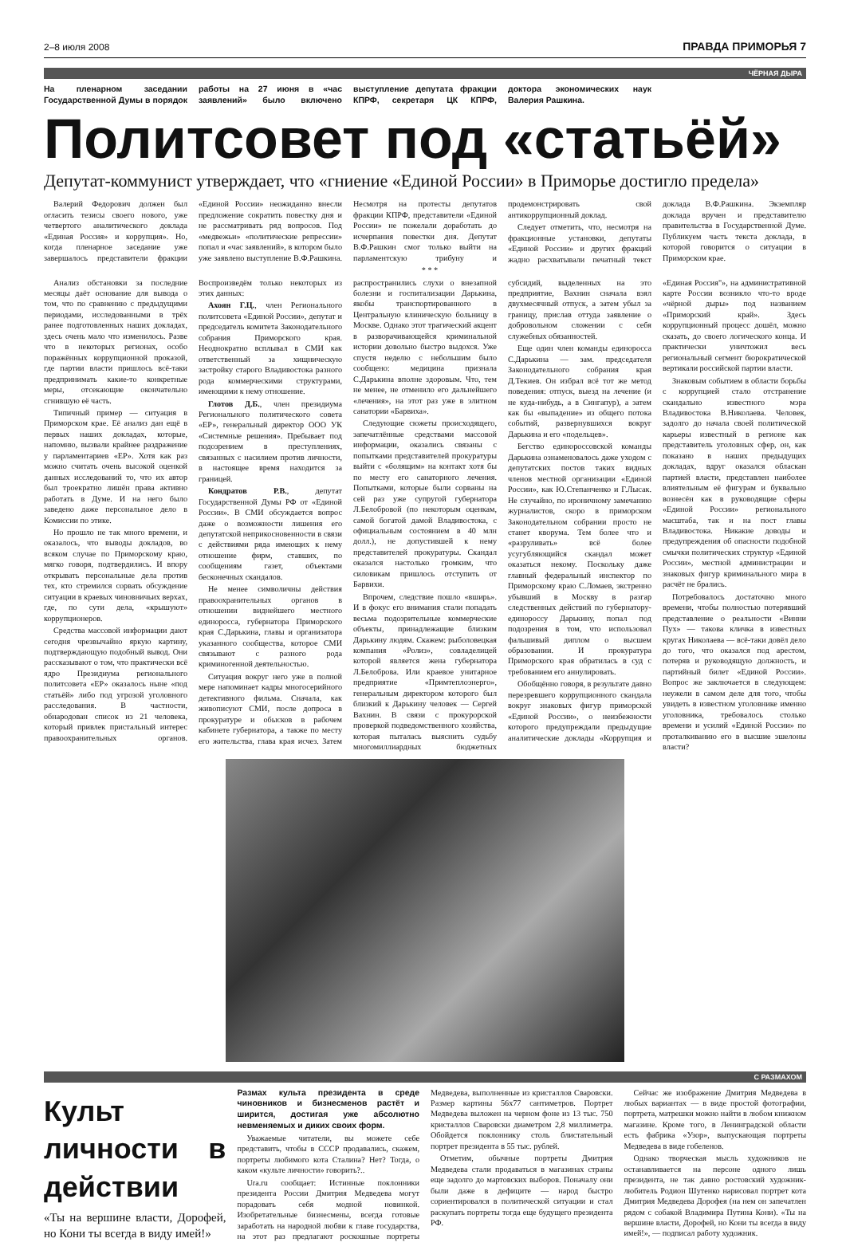2–8 июля 2008 ПРАВДА ПРИМОРЬЯ 7
ЧЁРНАЯ ДЫРА
На пленарном заседании Государственной Думы в порядок работы на 27 июня в «час заявлений» было включено выступление депутата фракции КПРФ, секретаря ЦК КПРФ, доктора экономических наук Валерия Рашкина.
Политсовет под «статьёй»
Депутат-коммунист утверждает, что «гниение «Единой России» в Приморье достигло предела»
Валерий Федорович должен был огласить тезисы своего нового, уже четвертого аналитического доклада «Единая Россия» и коррупция». Но, когда пленарное заседание уже завершалось представители фракции «Единой России» неожиданно внесли предложение сократить повестку дня и не рассматривать ряд вопросов. Под «медвежьи» «политические репрессии» попал и «час заявлений», в котором было уже заявлено выступление В.Ф.Рашкина. Несмотря на протесты депутатов фракции КПРФ, представители «Единой России» не пожелали доработать до исчерпания повестки дня. Депутат В.Ф.Рашкин смог только выйти на парламентскую трибуну и продемонстрировать свой антикоррупционный доклад.
Следует отметить, что, несмотря на фракционные установки, депутаты «Единой России» и других фракций жадно расхватывали печатный текст доклада В.Ф.Рашкина. Экземпляр доклада вручен и представителю правительства в Государственной Думе. Публикуем часть текста доклада, в которой говорится о ситуации в Приморском крае.
* * *
Анализ обстановки за последние месяцы даёт основание для вывода о том, что по сравнению с предыдущими периодами, исследованными в трёх ранее подготовленных наших докладах, здесь очень мало что изменилось. Разве что в некоторых регионах, особо поражённых коррупционной проказой, где партии власти пришлось всё-таки предпринимать какие-то конкретные меры, отсекающие окончательно сгнившую её часть.
Типичный пример — ситуация в Приморском крае. Её анализ дан ещё в первых наших докладах, которые, напомню, вызвали крайнее раздражение у парламентариев «ЕР». Хотя как раз можно считать очень высокой оценкой данных исследований то, что их автор был троекратно лишён права активно работать в Думе. И на него было заведено даже персональное дело в Комиссии по этике.
Но прошло не так много времени, и оказалось, что выводы докладов, во всяком случае по Приморскому краю, мягко говоря, подтвердились. И впору открывать персональные дела против тех, кто стремился сорвать обсуждение ситуации в краевых чиновничьих верхах, где, по сути дела, «крышуют» коррупционеров.
Средства массовой информации дают сегодня чрезвычайно яркую картину, подтверждающую подобный вывод. Они рассказывают о том, что практически всё ядро Президиума регионального политсовета «ЕР» оказалось ныне «под статьёй» либо под угрозой уголовного расследования. В частности, обнародован список из 21 человека, который привлек пристальный интерес правоохранительных органов. Воспроизведём только некоторых из этих данных:
Ахоян Г.Ц., член Регионального политсовета «Единой России», депутат и председатель комитета Законодательного собрания Приморского края. Неоднократно всплывал в СМИ как ответственный за хищническую застройку старого Владивостока разного рода коммерческими структурами, имеющими к нему отношение.
Глотов Д.Б., член президиума Регионального политического совета «ЕР», генеральный директор ООО УК «Системные решения». Пребывает под подозрением в преступлениях, связанных с насилием против личности, в настоящее время находится за границей.
Кондратов Р.В., депутат Государственной Думы РФ от «Единой России». В СМИ обсуждается вопрос даже о возможности лишения его депутатской неприкосновенности в связи с действиями ряда имеющих к нему отношение фирм, ставших, по сообщениям газет, объектами бесконечных скандалов.
Не менее символичны действия правоохранительных органов в отношении виднейшего местного единоросса, губернатора Приморского края С.Дарькина, главы и организатора указанного сообщества, которое СМИ связывают с разного рода криминогенной деятельностью.
Ситуация вокруг него уже в полной мере напоминает кадры многосерийного детективного фильма. Сначала, как живописуют СМИ, после допроса в прокуратуре и обысков в рабочем кабинете губернатора, а также по месту его жительства, глава края исчез. Затем распространились слухи о внезапной болезни и госпитализации Дарькина, якобы транспортированного в Центральную клиническую больницу в Москве. Однако этот трагический акцент в разворачивающейся криминальной истории довольно быстро выдохся. Уже спустя неделю с небольшим было сообщено: медицина признала С.Дарькина вполне здоровым. Что, тем не менее, не отменило его дальнейшего «лечения», на этот раз уже в элитном санатории «Барвиха».
Следующие сюжеты происходящего, запечатлённые средствами массовой информации, оказались связаны с попытками представителей прокуратуры выйти с «болящим» на контакт хотя бы по месту его санаторного лечения. Попытками, которые были сорваны на сей раз уже супругой губернатора Л.Белобровой (по некоторым оценкам, самой богатой дамой Владивостока, с официальным состоянием в 40 млн долл.), не допустившей к нему представителей прокуратуры. Скандал оказался настолько громким, что силовикам пришлось отступить от Барвихи.
Впрочем, следствие пошло «вширь». И в фокус его внимания стали попадать весьма подозрительные коммерческие объекты, принадлежащие близким Дарькину людям. Скажем: рыболовецкая компания «Ролиз», совладелицей которой является жена губернатора Л.Белоброва. Или краевое унитарное предприятие «Примтеплоэнерго», генеральным директором которого был близкий к Дарькину человек — Сергей Вахнин. В связи с прокурорской проверкой подведомственного хозяйства, которая пыталась выяснить судьбу многомиллиардных бюджетных субсидий, выделенных на это предприятие, Вахнин сначала взял двухмесячный отпуск, а затем убыл за границу, прислав оттуда заявление о добровольном сложении с себя служебных обязанностей.
Еще один член команды единоросса С.Дарькина — зам. председателя Законодательного собрания края Д.Текиев. Он избрал всё тот же метод поведения: отпуск, выезд на лечение (и не куда-нибудь, а в Сингапур), а затем как бы «выпадение» из общего потока событий, развернувшихся вокруг Дарькина и его «подельцев».
Бегство единороссовской команды Дарькина ознаменовалось даже уходом с депутатских постов таких видных членов местной организации «Единой России», как Ю.Степанченко и Г.Лысак. Не случайно, по ироничному замечанию журналистов, скоро в приморском Законодательном собрании просто не станет кворума. Тем более что и «разруливать» всё более усугубляющийся скандал может оказаться некому. Поскольку даже главный федеральный инспектор по Приморскому краю С.Ломаев, экстренно убывший в Москву в разгар следственных действий по губернатору-единороссу Дарькину, попал под подозрения в том, что использовал фальшивый диплом о высшем образовании. И прокуратура Приморского края обратилась в суд с требованием его аннулировать.
Обобщённо говоря, в результате давно перезревшего коррупционного скандала вокруг знаковых фигур приморской «Единой России», о неизбежности которого предупреждали предыдущие аналитические доклады «Коррупция и «Единая Россия"», на административной карте России возникло что-то вроде «чёрной дыры» под названием «Приморский край». Здесь коррупционный процесс дошёл, можно сказать, до своего логического конца. И практически уничтожил весь региональный сегмент бюрократической вертикали российской партии власти.
Знаковым событием в области борьбы с коррупцией стало отстранение скандально известного мэра Владивостока В.Николаева. Человек, задолго до начала своей политической карьеры известный в регионе как представитель уголовных сфер, он, как показано в наших предыдущих докладах, вдруг оказался обласкан партией власти, представлен наиболее влиятельным её фигурам и буквально вознесён как в руководящие сферы «Единой России» регионального масштаба, так и на пост главы Владивостока. Никакие доводы и предупреждения об опасности подобной смычки политических структур «Единой России», местной администрации и знаковых фигур криминального мира в расчёт не брались.
Потребовалось достаточно много времени, чтобы полностью потерявший представление о реальности «Винни Пух» — такова кличка в известных кругах Николаева — всё-таки довёл дело до того, что оказался под арестом, потеряв и руководящую должность, и партийный билет «Единой России». Вопрос же заключается в следующем: неужели в самом деле для того, чтобы увидеть в известном уголовнике именно уголовника, требовалось столько времени и усилий «Единой России» по проталкиванию его в высшие эшелоны власти?
С РАЗМАХОМ
Культ личности в действии
«Ты на вершине власти, Дорофей, но Кони ты всегда в виду имей!»
Размах культа президента в среде чиновников и бизнесменов растёт и ширится, достигая уже абсолютно невменяемых и диких своих форм.
Уважаемые читатели, вы можете себе представить, чтобы в СССР продавались, скажем, портреты любимого кота Сталина? Нет? Тогда, о каком «культе личности» говорить?..
Ura.ru сообщает: Истинные поклонники президента России Дмитрия Медведева могут порадовать себя модной новинкой. Изобретательные бизнесмены, всегда готовые заработать на народной любви к главе государства, на этот раз предлагают роскошные портреты Медведева, выполненные из кристаллов Сваровски. Размер картины 56х77 сантиметров. Портрет Медведева выложен на черном фоне из 13 тыс. 750 кристаллов Сваровски диаметром 2,8 миллиметра. Обойдется поклоннику столь блистательный портрет президента в 55 тыс. рублей.
Отметим, обычные портреты Дмитрия Медведева стали продаваться в магазинах страны еще задолго до мартовских выборов. Поначалу они были даже в дефиците — народ быстро сориентировался в политической ситуации и стал раскупать портреты тогда еще будущего президента РФ.
Сейчас же изображение Дмитрия Медведева в любых вариантах — в виде простой фотографии, портрета, матрешки можно найти в любом книжном магазине. Кроме того, в Ленинградской области есть фабрика «Узор», выпускающая портреты Медведева в виде гобеленов.
Однако творческая мысль художников не останавливается на персоне одного лишь президента, не так давно ростовский художник-любитель Родион Шутенко нарисовал портрет кота Дмитрия Медведева Дорофея (на нем он запечатлен рядом с собакой Владимира Путина Кони). «Ты на вершине власти, Дорофей, но Кони ты всегда в виду имей!», — подписал работу художник.